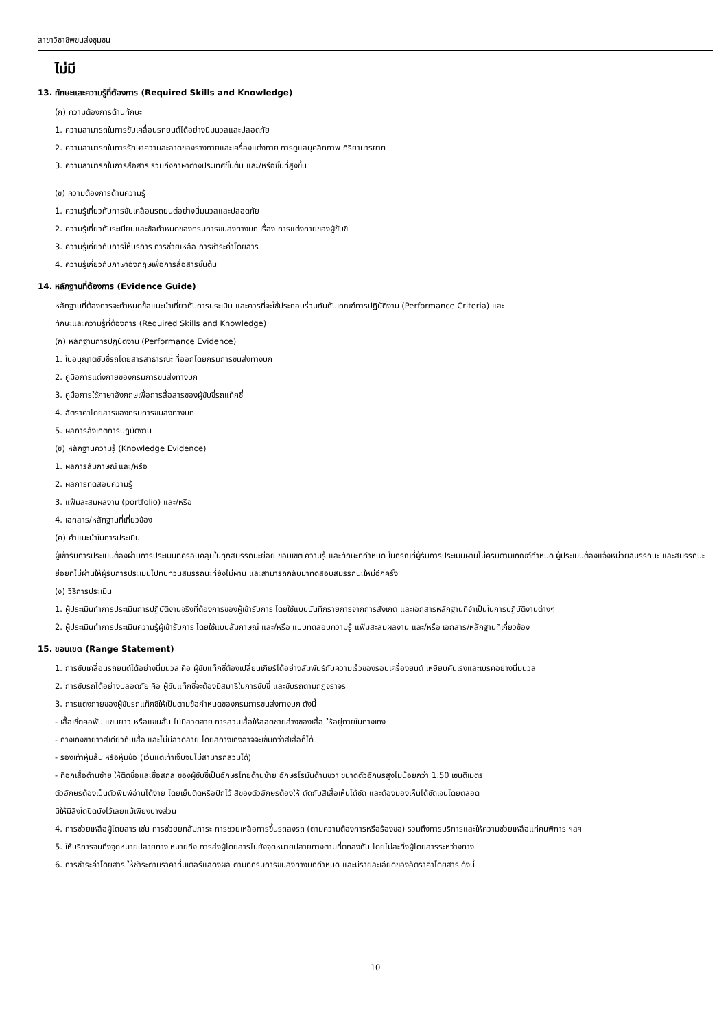สาขาวิชาชีพขนส่งชุมชน
ไม่มี
13. ทักษะและความรู้ที่ต้องการ (Required Skills and Knowledge)
(ก) ความต้องการด้านทักษะ
1. ความสามารถในการขับเคลื่อนรถยนต์ได้อย่างนิ่มนวลและปลอดภัย
2. ความสามารถในการรักษาความสะอาดของร่างกายและเครื่องแต่งกาย การดูแลบุคลิกภาพ กิริยามารยาท
3. ความสามารถในการสื่อสาร รวมถึงภาษาต่างประเทศขั้นต้น และ/หรือขั้นที่สูงขึ้น
(ข) ความต้องการด้านความรู้
1. ความรู้เกี่ยวกับการขับเคลื่อนรถยนต์อย่างนิ่มนวลและปลอดภัย
2. ความรู้เกี่ยวกับระเบียบและข้อกำหนดของกรมการขนส่งทางบก เรื่อง การแต่งกายของผู้ขับขี่
3. ความรู้เกี่ยวกับการให้บริการ การช่วยเหลือ การชำระค่าโดยสาร
4. ความรู้เกี่ยวกับภาษาอังกฤษเพื่อการสื่อสารขั้นต้น
14. หลักฐานที่ต้องการ (Evidence Guide)
หลักฐานที่ต้องการจะกำหนดข้อแนะนำเกี่ยวกับการประเมิน และควรที่จะใช้ประกอบร่วมกันกับเกณฑ์การปฏิบัติงาน (Performance Criteria) และ
ทักษะและความรู้ที่ต้องการ (Required Skills and Knowledge)
(ก) หลักฐานการปฏิบัติงาน (Performance Evidence)
1. ใบอนุญาตขับขี่รถโดยสารสาธารณะ ที่ออกโดยกรมการขนส่งทางบก
2. คู่มือการแต่งกายของกรมการขนส่งทางบก
3. คู่มือการใช้ภาษาอังกฤษเพื่อการสื่อสารของผู้ขับขี่รถแท็กซี่
4. อัตราค่าโดยสารของกรมการขนส่งทางบก
5. ผลการสังเกตการปฏิบัติงาน
(ข) หลักฐานความรู้ (Knowledge Evidence)
1. ผลการสัมภาษณ์ และ/หรือ
2. ผลการทดสอบความรู้
3. แฟ้มสะสมผลงาน (portfolio) และ/หรือ
4. เอกสาร/หลักฐานที่เกี่ยวข้อง
(ค) คำแนะนำในการประเมิน
ผู้เข้ารับการประเมินต้องผ่านการประเมินที่ครอบคลุมในทุกสมรรถนะย่อย ขอบเขต ความรู้ และทักษะที่กำหนด ในกรณีที่ผู้รับการประเมินผ่านไม่ครบตามเกณฑ์กำหนด ผู้ประเมินต้องแจ้งหน่วยสมรรถนะ และสมรรถนะย่อยที่ไม่ผ่านให้ผู้รับการประเมินไปทบทวนสมรรถนะที่ยังไม่ผ่าน และสามารถกลับมาทดสอบสมรรถนะใหม่อีกครั้ง
(ง) วิธีการประเมิน
1. ผู้ประเมินทำการประเมินการปฏิบัติงานจริงที่ต้องการของผู้เข้ารับการ โดยใช้แบบบันทึกรายการจากการสังเกต และเอกสารหลักฐานที่จำเป็นในการปฏิบัติงานต่างๆ
2. ผู้ประเมินทำการประเมินความรู้ผู้เข้ารับการ โดยใช้แบบสัมภาษณ์ และ/หรือ แบบทดสอบความรู้ แฟ้มสะสมผลงาน และ/หรือ เอกสาร/หลักฐานที่เกี่ยวข้อง
15. ขอบเขต (Range Statement)
1. การขับเคลื่อนรถยนต์ได้อย่างนิ่มนวล คือ ผู้ขับแท็กซี่ต้องเปลี่ยนเกียร์ได้อย่างสัมพันธ์กับความเร็วของรอบเครื่องยนต์ เหยียบคันเร่งและเบรคอย่างนิ่มนวล
2. การขับรถได้อย่างปลอดภัย คือ ผู้ขับแท็กซี่จะต้องมีสมาธิในการขับขี่ และขับรถตามกฎจราจร
3. การแต่งกายของผู้ขับรถแท็กซี่ให้เป็นตามข้อกำหนดของกรมการขนส่งทางบก ดังนี้
- เสื้อเชิ้ตคอพับ แขนยาว หรือแขนสั้น ไม่มีลวดลาย การสวมเสื้อให้สอดชายล่างของเสื้อ ให้อยู่ภายในกางเกง
- กางเกงขายาวสีเดียวกับเสื้อ และไม่มีลวดลาย โดยสีกางเกงอาจจะเข้มกว่าสีเสื้อก็ได้
- รองเท้าหุ้มส้น หรือหุ้มข้อ (เว้นแต่เท้าเจ็บจนไม่สามารถสวมได้)
- ที่อกเสื้อด้านซ้าย ให้ติดชื่อและชื่อสกุล ของผู้ขับขี่เป็นอักษรไทยด้านซ้าย อักษรโรมันด้านขวา ขนาดตัวอักษรสูงไม่น้อยกว่า 1.50 เซนติเมตร
ตัวอักษรต้องเป็นตัวพิมพ์อ่านได้ง่าย โดยเย็บติดหรือปักไว้ สีของตัวอักษรต้องให้ ตัดกับสีเสื้อเห็นได้ชัด และต้องมองเห็นได้ชัดเจนโดยตลอด
มิให้มีสิ่งใดปิดบังไว้เลยแม้เพียงบางส่วน
4. การช่วยเหลือผู้โดยสาร เช่น การช่วยยกสัมภาระ การช่วยเหลือการขึ้นรถลงรถ (ตามความต้องการหรือร้องขอ) รวมถึงการบริการและให้ความช่วยเหลือแก่คนพิการ ฯลฯ
5. ให้บริการจนถึงจุดหมายปลายทาง หมายถึง การส่งผู้โดยสารไปยังจุดหมายปลายทางตามที่ตกลงกัน โดยไม่ละทิ้งผู้โดยสารระหว่างทาง
6. การชำระค่าโดยสาร ให้ชำระตามราคาที่มิเตอร์แสดงผล ตามที่กรมการขนส่งทางบกกำหนด และมีรายละเอียดของอัตราค่าโดยสาร ดังนี้
10